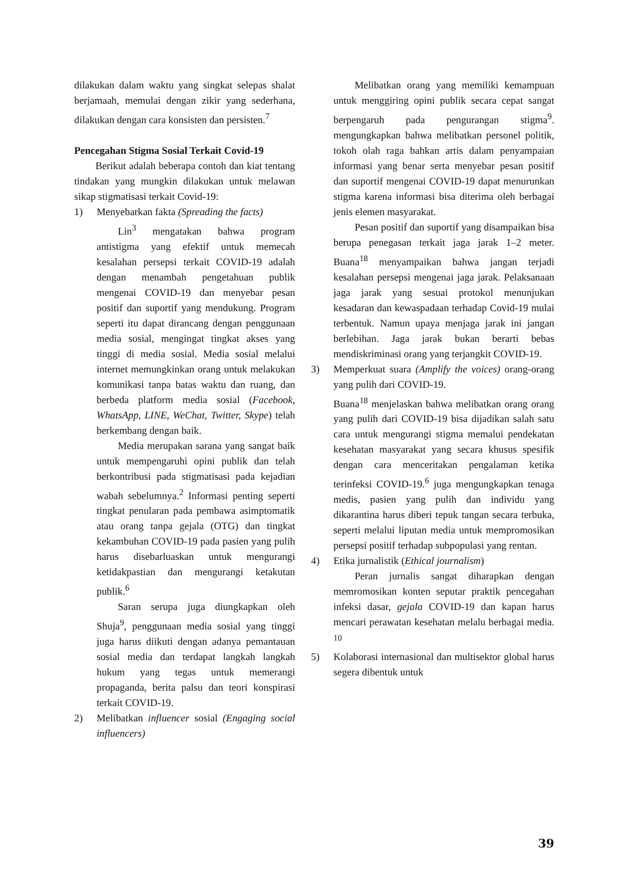dilakukan dalam waktu yang singkat selepas shalat berjamaah, memulai dengan zikir yang sederhana, dilakukan dengan cara konsisten dan persisten.<sup>7</sup>
Pencegahan Stigma Sosial Terkait Covid-19
Berikut adalah beberapa contoh dan kiat tentang tindakan yang mungkin dilakukan untuk melawan sikap stigmatisasi terkait Covid-19:
1) Menyebarkan fakta (Spreading the facts)
Lin<sup>3</sup> mengatakan bahwa program antistigma yang efektif untuk memecah kesalahan persepsi terkait COVID-19 adalah dengan menambah pengetahuan publik mengenai COVID-19 dan menyebar pesan positif dan suportif yang mendukung. Program seperti itu dapat dirancang dengan penggunaan media sosial, mengingat tingkat akses yang tinggi di media sosial. Media sosial melalui internet memungkinkan orang untuk melakukan komunikasi tanpa batas waktu dan ruang, dan berbeda platform media sosial (Facebook, WhatsApp, LINE, WeChat, Twitter, Skype) telah berkembang dengan baik.
Media merupakan sarana yang sangat baik untuk mempengaruhi opini publik dan telah berkontribusi pada stigmatisasi pada kejadian wabah sebelumnya.<sup>2</sup> Informasi penting seperti tingkat penularan pada pembawa asimptomatik atau orang tanpa gejala (OTG) dan tingkat kekambuhan COVID-19 pada pasien yang pulih harus disebarluaskan untuk mengurangi ketidakpastian dan mengurangi ketakutan publik.<sup>6</sup>
Saran serupa juga diungkapkan oleh Shuja<sup>9</sup>, penggunaan media sosial yang tinggi juga harus diikuti dengan adanya pemantauan sosial media dan terdapat langkah langkah hukum yang tegas untuk memerangi propaganda, berita palsu dan teori konspirasi terkait COVID-19.
2) Melibatkan influencer sosial (Engaging social influencers)
Melibatkan orang yang memiliki kemampuan untuk menggiring opini publik secara cepat sangat berpengaruh pada pengurangan stigma<sup>9</sup>. mengungkapkan bahwa melibatkan personel politik, tokoh olah raga bahkan artis dalam penyampaian informasi yang benar serta menyebar pesan positif dan suportif mengenai COVID-19 dapat menurunkan stigma karena informasi bisa diterima oleh berbagai jenis elemen masyarakat.
Pesan positif dan suportif yang disampaikan bisa berupa penegasan terkait jaga jarak 1–2 meter. Buana<sup>18</sup> menyampaikan bahwa jangan terjadi kesalahan persepsi mengenai jaga jarak. Pelaksanaan jaga jarak yang sesuai protokol menunjukan kesadaran dan kewaspadaan terhadap Covid-19 mulai terbentuk. Namun upaya menjaga jarak ini jangan berlebihan. Jaga jarak bukan berarti bebas mendiskriminasi orang yang terjangkit COVID-19.
3) Memperkuat suara (Amplify the voices) orang-orang yang pulih dari COVID-19.
Buana<sup>18</sup> menjelaskan bahwa melibatkan orang orang yang pulih dari COVID-19 bisa dijadikan salah satu cara untuk mengurangi stigma memalui pendekatan kesehatan masyarakat yang secara khusus spesifik dengan cara menceritakan pengalaman ketika terinfeksi COVID-19.<sup>6</sup> juga mengungkapkan tenaga medis, pasien yang pulih dan individu yang dikarantina harus diberi tepuk tangan secara terbuka, seperti melalui liputan media untuk mempromosikan persepsi positif terhadap subpopulasi yang rentan.
4) Etika jurnalistik (Ethical journalism)
Peran jurnalis sangat diharapkan dengan memromosikan konten seputar praktik pencegahan infeksi dasar, gejala COVID-19 dan kapan harus mencari perawatan kesehatan melalu berbagai media. <sup>10</sup>
5) Kolaborasi internasional dan multisektor global harus segera dibentuk untuk
39